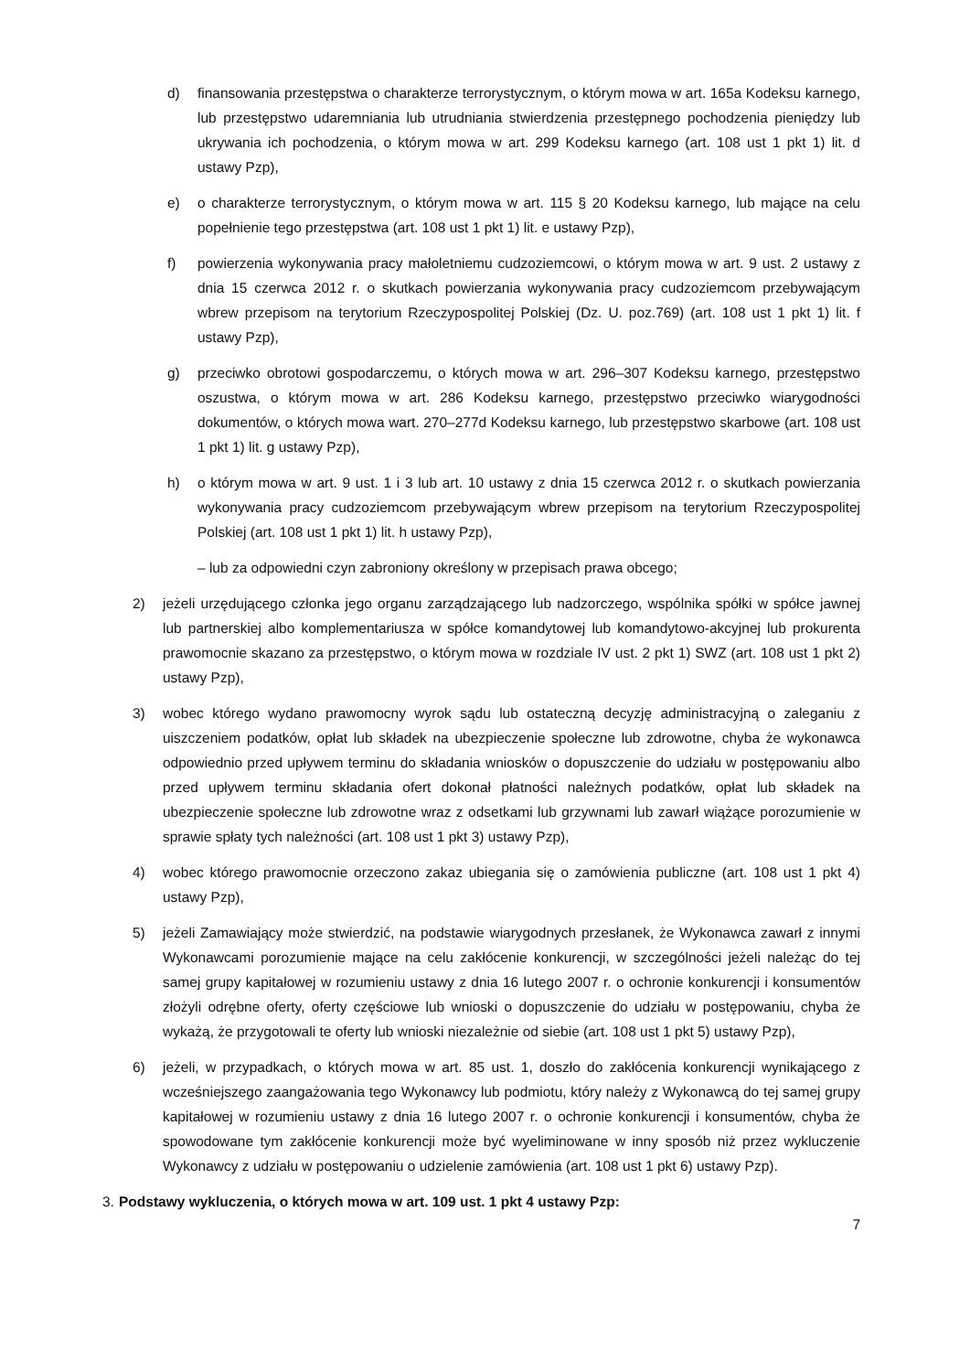d) finansowania przestępstwa o charakterze terrorystycznym, o którym mowa w art. 165a Kodeksu karnego, lub przestępstwo udaremniania lub utrudniania stwierdzenia przestępnego pochodzenia pieniędzy lub ukrywania ich pochodzenia, o którym mowa w art. 299 Kodeksu karnego (art. 108 ust 1 pkt 1) lit. d ustawy Pzp),
e) o charakterze terrorystycznym, o którym mowa w art. 115 § 20 Kodeksu karnego, lub mające na celu popełnienie tego przestępstwa (art. 108 ust 1 pkt 1) lit. e ustawy Pzp),
f) powierzenia wykonywania pracy małoletniemu cudzoziemcowi, o którym mowa w art. 9 ust. 2 ustawy z dnia 15 czerwca 2012 r. o skutkach powierzania wykonywania pracy cudzoziemcom przebywającym wbrew przepisom na terytorium Rzeczypospolitej Polskiej (Dz. U. poz.769) (art. 108 ust 1 pkt 1) lit. f ustawy Pzp),
g) przeciwko obrotowi gospodarczemu, o których mowa w art. 296–307 Kodeksu karnego, przestępstwo oszustwa, o którym mowa w art. 286 Kodeksu karnego, przestępstwo przeciwko wiarygodności dokumentów, o których mowa wart. 270–277d Kodeksu karnego, lub przestępstwo skarbowe (art. 108 ust 1 pkt 1) lit. g ustawy Pzp),
h) o którym mowa w art. 9 ust. 1 i 3 lub art. 10 ustawy z dnia 15 czerwca 2012 r. o skutkach powierzania wykonywania pracy cudzoziemcom przebywającym wbrew przepisom na terytorium Rzeczypospolitej Polskiej (art. 108 ust 1 pkt 1) lit. h ustawy Pzp),
– lub za odpowiedni czyn zabroniony określony w przepisach prawa obcego;
2) jeżeli urzędującego członka jego organu zarządzającego lub nadzorczego, wspólnika spółki w spółce jawnej lub partnerskiej albo komplementariusza w spółce komandytowej lub komandytowo-akcyjnej lub prokurenta prawomocnie skazano za przestępstwo, o którym mowa w rozdziale IV ust. 2 pkt 1) SWZ (art. 108 ust 1 pkt 2) ustawy Pzp),
3) wobec którego wydano prawomocny wyrok sądu lub ostateczną decyzję administracyjną o zaleganiu z uiszczeniem podatków, opłat lub składek na ubezpieczenie społeczne lub zdrowotne, chyba że wykonawca odpowiednio przed upływem terminu do składania wniosków o dopuszczenie do udziału w postępowaniu albo przed upływem terminu składania ofert dokonał płatności należnych podatków, opłat lub składek na ubezpieczenie społeczne lub zdrowotne wraz z odsetkami lub grzywnami lub zawarł wiążące porozumienie w sprawie spłaty tych należności (art. 108 ust 1 pkt 3) ustawy Pzp),
4) wobec którego prawomocnie orzeczono zakaz ubiegania się o zamówienia publiczne (art. 108 ust 1 pkt 4) ustawy Pzp),
5) jeżeli Zamawiający może stwierdzić, na podstawie wiarygodnych przesłanek, że Wykonawca zawarł z innymi Wykonawcami porozumienie mające na celu zakłócenie konkurencji, w szczególności jeżeli należąc do tej samej grupy kapitałowej w rozumieniu ustawy z dnia 16 lutego 2007 r. o ochronie konkurencji i konsumentów złożyli odrębne oferty, oferty częściowe lub wnioski o dopuszczenie do udziału w postępowaniu, chyba że wykażą, że przygotowali te oferty lub wnioski niezależnie od siebie (art. 108 ust 1 pkt 5) ustawy Pzp),
6) jeżeli, w przypadkach, o których mowa w art. 85 ust. 1, doszło do zakłócenia konkurencji wynikającego z wcześniejszego zaangażowania tego Wykonawcy lub podmiotu, który należy z Wykonawcą do tej samej grupy kapitałowej w rozumieniu ustawy z dnia 16 lutego 2007 r. o ochronie konkurencji i konsumentów, chyba że spowodowane tym zakłócenie konkurencji może być wyeliminowane w inny sposób niż przez wykluczenie Wykonawcy z udziału w postępowaniu o udzielenie zamówienia (art. 108 ust 1 pkt 6) ustawy Pzp).
3. Podstawy wykluczenia, o których mowa w art. 109 ust. 1 pkt 4 ustawy Pzp:
7